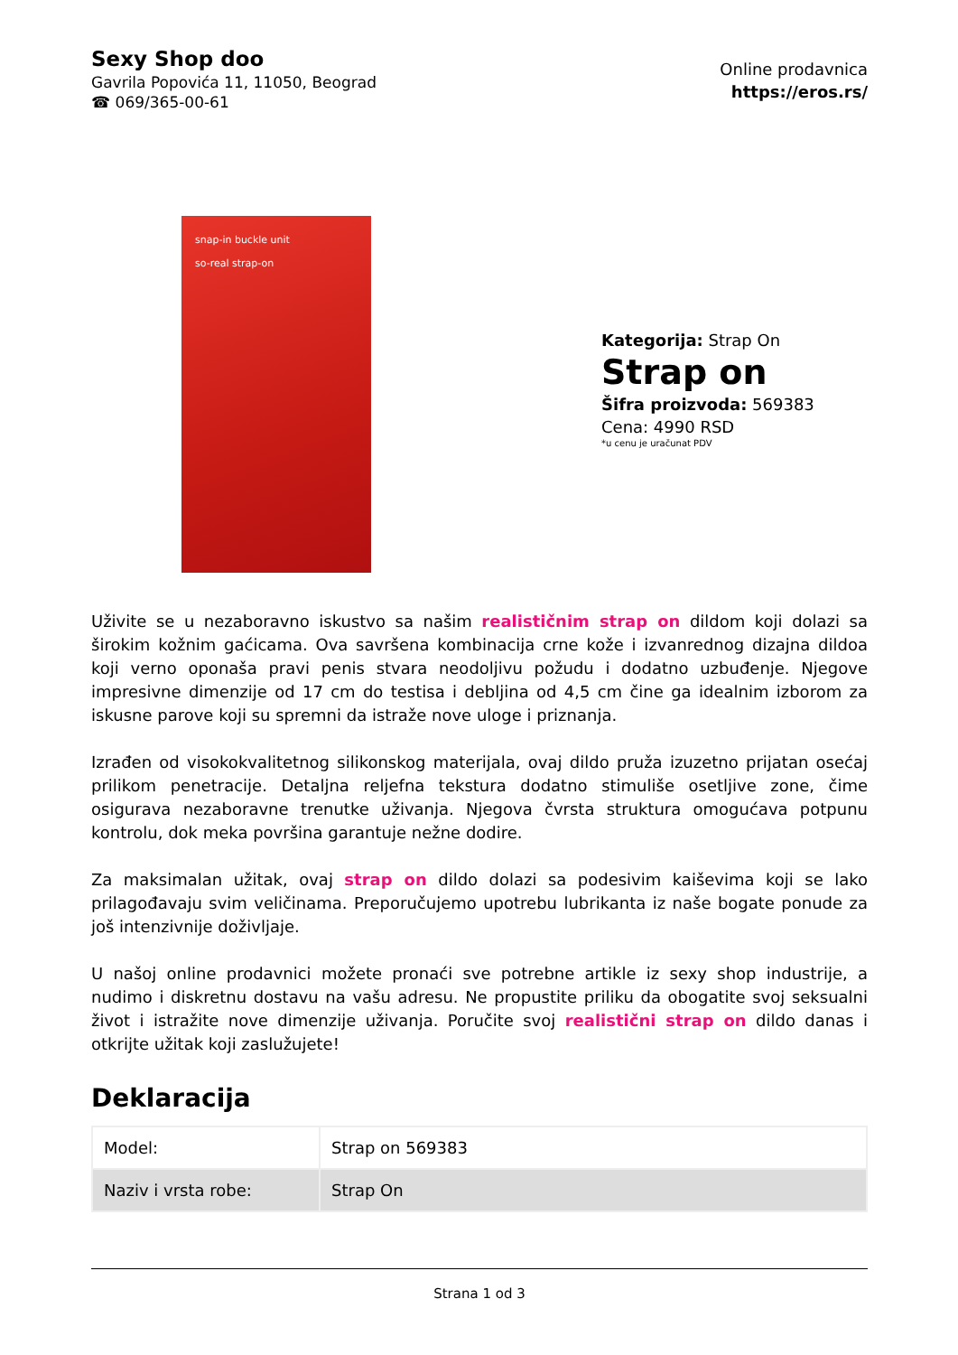Sexy Shop doo
Gavrila Popovića 11, 11050, Beograd
☎ 069/365-00-61
Online prodavnica
https://eros.rs/
snap-in buckle unit
so-real strap-on
Kategorija: Strap On
Strap on
Šifra proizvoda: 569383
Cena: 4990 RSD
*u cenu je uračunat PDV
Uživite se u nezaboravno iskustvo sa našim realističnim strap on dildom koji dolazi sa širokim kožnim gaćicama. Ova savršena kombinacija crne kože i izvanrednog dizajna dildoa koji verno oponaša pravi penis stvara neodoljivu požudu i dodatno uzbuđenje. Njegove impresivne dimenzije od 17 cm do testisa i debljina od 4,5 cm čine ga idealnim izborom za iskusne parove koji su spremni da istraže nove uloge i priznanja.
Izrađen od visokokvalitetnog silikonskog materijala, ovaj dildo pruža izuzetno prijatan osećaj prilikom penetracije. Detaljna reljefna tekstura dodatno stimuliše osetljive zone, čime osigurava nezaboravne trenutke uživanja. Njegova čvrsta struktura omogućava potpunu kontrolu, dok meka površina garantuje nežne dodire.
Za maksimalan užitak, ovaj strap on dildo dolazi sa podesivim kaiševima koji se lako prilagođavaju svim veličinama. Preporučujemo upotrebu lubrikanta iz naše bogate ponude za još intenzivnije doživljaje.
U našoj online prodavnici možete pronaći sve potrebne artikle iz sexy shop industrije, a nudimo i diskretnu dostavu na vašu adresu. Ne propustite priliku da obogatite svoj seksualni život i istražite nove dimenzije uživanja. Poručite svoj realistični strap on dildo danas i otkrijte užitak koji zaslužujete!
Deklaracija
| Model: | Strap on 569383 |
| Naziv i vrsta robe: | Strap On |
Strana 1 od 3